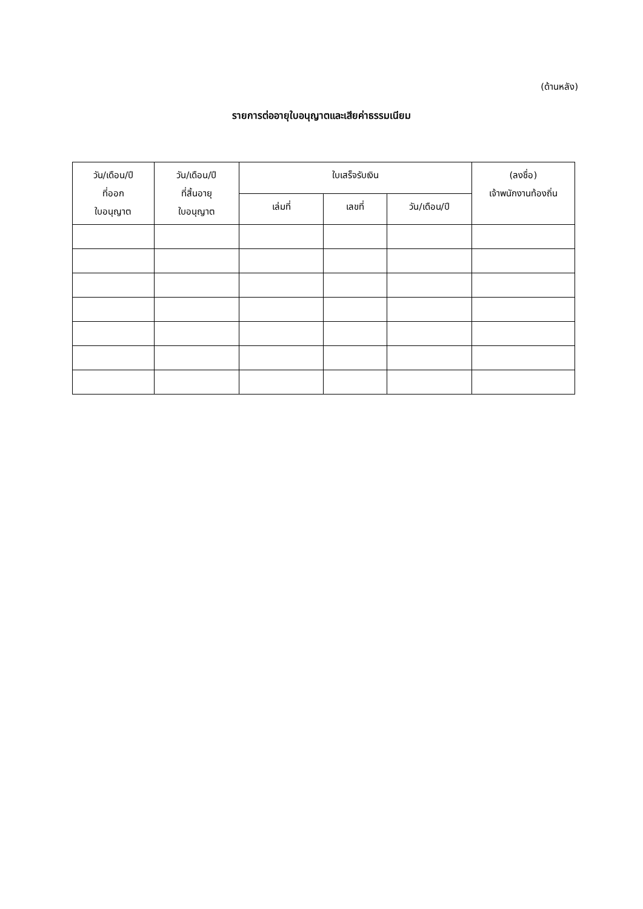(ด้านหลัง)
รายการต่ออายุใบอนุญาตและเสียค่าธรรมเนียม
| วัน/เดือน/ปี ที่ออก ใบอนุญาต | วัน/เดือน/ปี ที่สิ้นอายุ ใบอนุญาต | ใบเสร็จรับเงิน | | | (ลงชื่อ) เจ้าพนักงานท้องถิ่น |
| --- | --- | --- | --- | --- | --- |
| | | เล่มที่ | เลขที่ | วัน/เดือน/ปี | |